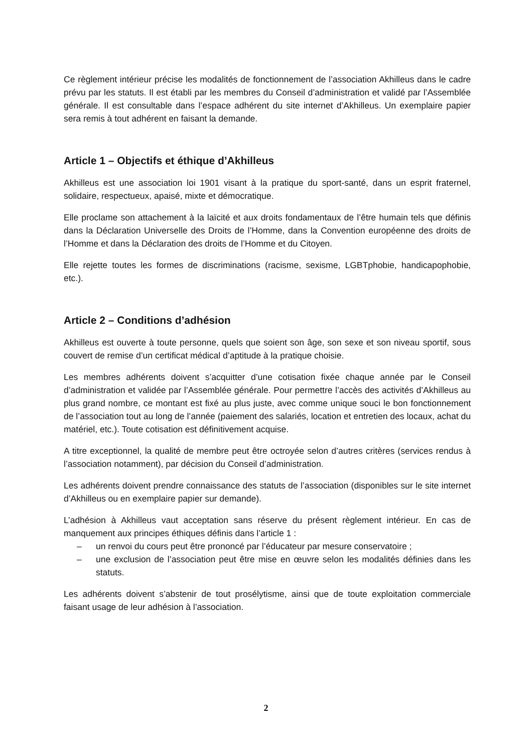Ce règlement intérieur précise les modalités de fonctionnement de l’association Akhilleus dans le cadre prévu par les statuts. Il est établi par les membres du Conseil d’administration et validé par l’Assemblée générale. Il est consultable dans l’espace adhérent du site internet d’Akhilleus. Un exemplaire papier sera remis à tout adhérent en faisant la demande.
Article 1 – Objectifs et éthique d’Akhilleus
Akhilleus est une association loi 1901 visant à la pratique du sport-santé, dans un esprit fraternel, solidaire, respectueux, apaisé, mixte et démocratique.
Elle proclame son attachement à la laïcité et aux droits fondamentaux de l’être humain tels que définis dans la Déclaration Universelle des Droits de l’Homme, dans la Convention européenne des droits de l’Homme et dans la Déclaration des droits de l’Homme et du Citoyen.
Elle rejette toutes les formes de discriminations (racisme, sexisme, LGBTphobie, handicapophobie, etc.).
Article 2 – Conditions d’adhésion
Akhilleus est ouverte à toute personne, quels que soient son âge, son sexe et son niveau sportif, sous couvert de remise d’un certificat médical d’aptitude à la pratique choisie.
Les membres adhérents doivent s’acquitter d’une cotisation fixée chaque année par le Conseil d’administration et validée par l’Assemblée générale. Pour permettre l’accès des activités d’Akhilleus au plus grand nombre, ce montant est fixé au plus juste, avec comme unique souci le bon fonctionnement de l’association tout au long de l’année (paiement des salariés, location et entretien des locaux, achat du matériel, etc.). Toute cotisation est définitivement acquise.
A titre exceptionnel, la qualité de membre peut être octroyée selon d’autres critères (services rendus à l’association notamment), par décision du Conseil d’administration.
Les adhérents doivent prendre connaissance des statuts de l’association (disponibles sur le site internet d’Akhilleus ou en exemplaire papier sur demande).
L’adhésion à Akhilleus vaut acceptation sans réserve du présent règlement intérieur. En cas de manquement aux principes éthiques définis dans l’article 1 :
– un renvoi du cours peut être prononcé par l’éducateur par mesure conservatoire ;
– une exclusion de l’association peut être mise en œuvre selon les modalités définies dans les statuts.
Les adhérents doivent s’abstenir de tout prosélytisme, ainsi que de toute exploitation commerciale faisant usage de leur adhésion à l’association.
2